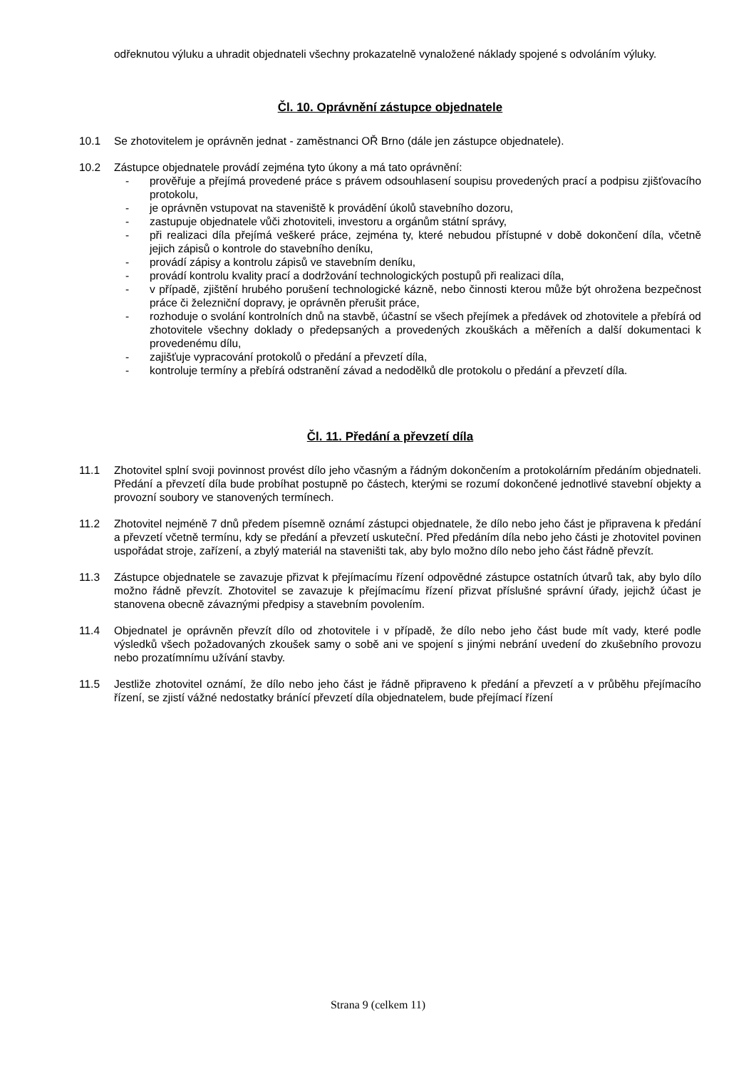odřeknutou výluku a uhradit objednateli všechny prokazatelně vynaložené náklady spojené s odvoláním výluky.
Čl. 10. Oprávnění zástupce objednatele
10.1 Se zhotovitelem je oprávněn jednat - zaměstnanci OŘ Brno (dále jen zástupce objednatele).
10.2 Zástupce objednatele provádí zejména tyto úkony a má tato oprávnění:
- prověřuje a přejímá provedené práce s právem odsouhlasení soupisu provedených prací a podpisu zjišťovacího protokolu,
- je oprávněn vstupovat na staveniště k provádění úkolů stavebního dozoru,
- zastupuje objednatele vůči zhotoviteli, investoru a orgánům státní správy,
- při realizaci díla přejímá veškeré práce, zejména ty, které nebudou přístupné v době dokončení díla, včetně jejich zápisů o kontrole do stavebního deníku,
- provádí zápisy a kontrolu zápisů ve stavebním deníku,
- provádí kontrolu kvality prací a dodržování technologických postupů při realizaci díla,
- v případě, zjištění hrubého porušení technologické kázně, nebo činnosti kterou může být ohrožena bezpečnost práce či železniční dopravy, je oprávněn přerušit práce,
- rozhoduje o svolání kontrolních dnů na stavbě, účastní se všech přejímek a předávek od zhotovitele a přebírá od zhotovitele všechny doklady o předepsaných a provedených zkouškách a měřeních a další dokumentaci k provedenému dílu,
- zajišťuje vypracování protokolů o předání a převzetí díla,
- kontroluje termíny a přebírá odstranění závad a nedodělků dle protokolu o předání a převzetí díla.
Čl. 11. Předání a převzetí díla
11.1 Zhotovitel splní svoji povinnost provést dílo jeho včasným a řádným dokončením a protokolárním předáním objednateli. Předání a převzetí díla bude probíhat postupně po částech, kterými se rozumí dokončené jednotlivé stavební objekty a provozní soubory ve stanovených termínech.
11.2 Zhotovitel nejméně 7 dnů předem písemně oznámí zástupci objednatele, že dílo nebo jeho část je připravena k předání a převzetí včetně termínu, kdy se předání a převzetí uskuteční. Před předáním díla nebo jeho části je zhotovitel povinen uspořádat stroje, zařízení, a zbylý materiál na staveništi tak, aby bylo možno dílo nebo jeho část řádně převzít.
11.3 Zástupce objednatele se zavazuje přizvat k přejímacímu řízení odpovědné zástupce ostatních útvarů tak, aby bylo dílo možno řádně převzít. Zhotovitel se zavazuje k přejímacímu řízení přizvat příslušné správní úřady, jejichž účast je stanovena obecně závaznými předpisy a stavebním povolením.
11.4 Objednatel je oprávněn převzít dílo od zhotovitele i v případě, že dílo nebo jeho část bude mít vady, které podle výsledků všech požadovaných zkoušek samy o sobě ani ve spojení s jinými nebrání uvedení do zkušebního provozu nebo prozatímnímu užívání stavby.
11.5 Jestliže zhotovitel oznámí, že dílo nebo jeho část je řádně připraveno k předání a převzetí a v průběhu přejímacího řízení, se zjistí vážné nedostatky bránící převzetí díla objednatelem, bude přejímací řízení
Strana 9 (celkem 11)